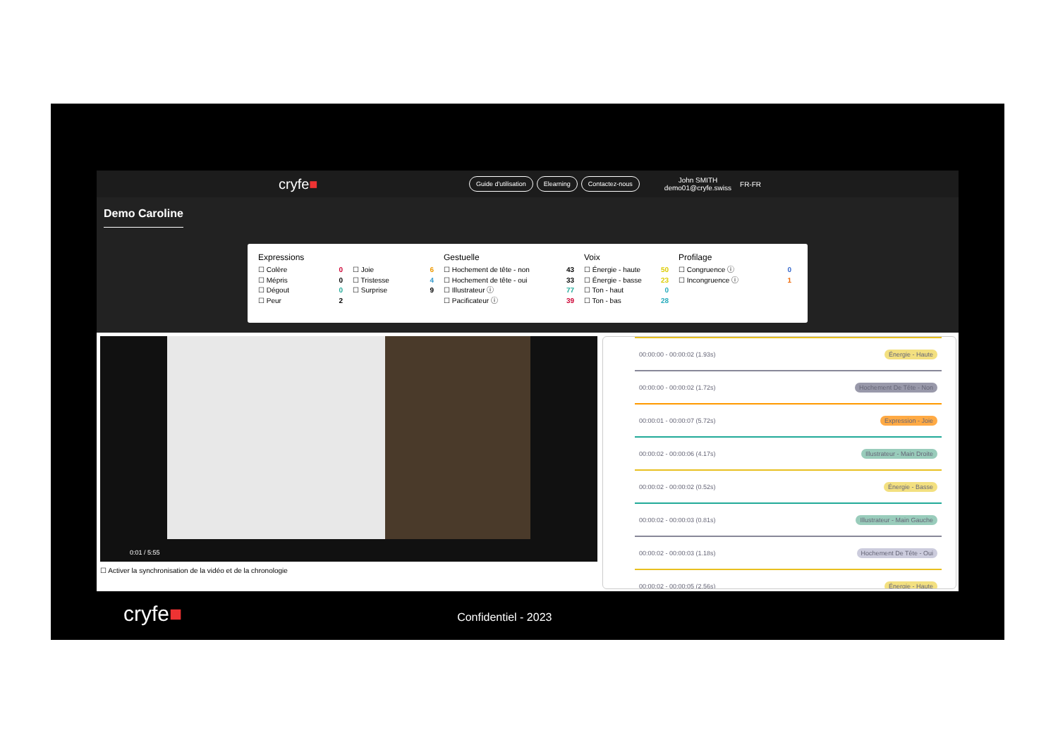cryfe■
Guide d'utilisation Elearning Contactez-nous John SMITH
demo01@cryfe.swiss FR-FR
Demo Caroline
Expressions
☐ Colère 0
☐ Mépris 0
☐ Dégout 0
☐ Peur 2
☐ Joie 6
☐ Tristesse 4
☐ Surprise 9
Gestuelle
☐ Hochement de tête - non 43
☐ Hochement de tête - oui 33
☐ Illustrateur ⓘ 77
☐ Pacificateur ⓘ 39
Voix
☐ Énergie - haute 50
☐ Énergie - basse 23
☐ Ton - haut 0
☐ Ton - bas 28
Profilage
☐ Congruence ⓘ 0
☐ Incongruence ⓘ 1
0:01 / 5:55
☐ Activer la synchronisation de la vidéo et de la chronologie
00:00:00 - 00:00:02 (1.93s) Énergie - Haute
00:00:00 - 00:00:02 (1.72s) Hochement De Tête - Non
00:00:01 - 00:00:07 (5.72s) Expression - Joie
00:00:02 - 00:00:06 (4.17s) Illustrateur - Main Droite
00:00:02 - 00:00:02 (0.52s) Énergie - Basse
00:00:02 - 00:00:03 (0.81s) Illustrateur - Main Gauche
00:00:02 - 00:00:03 (1.18s) Hochement De Tête - Oui
00:00:02 - 00:00:05 (2.56s) Énergie - Haute
cryfe■ Confidentiel - 2023